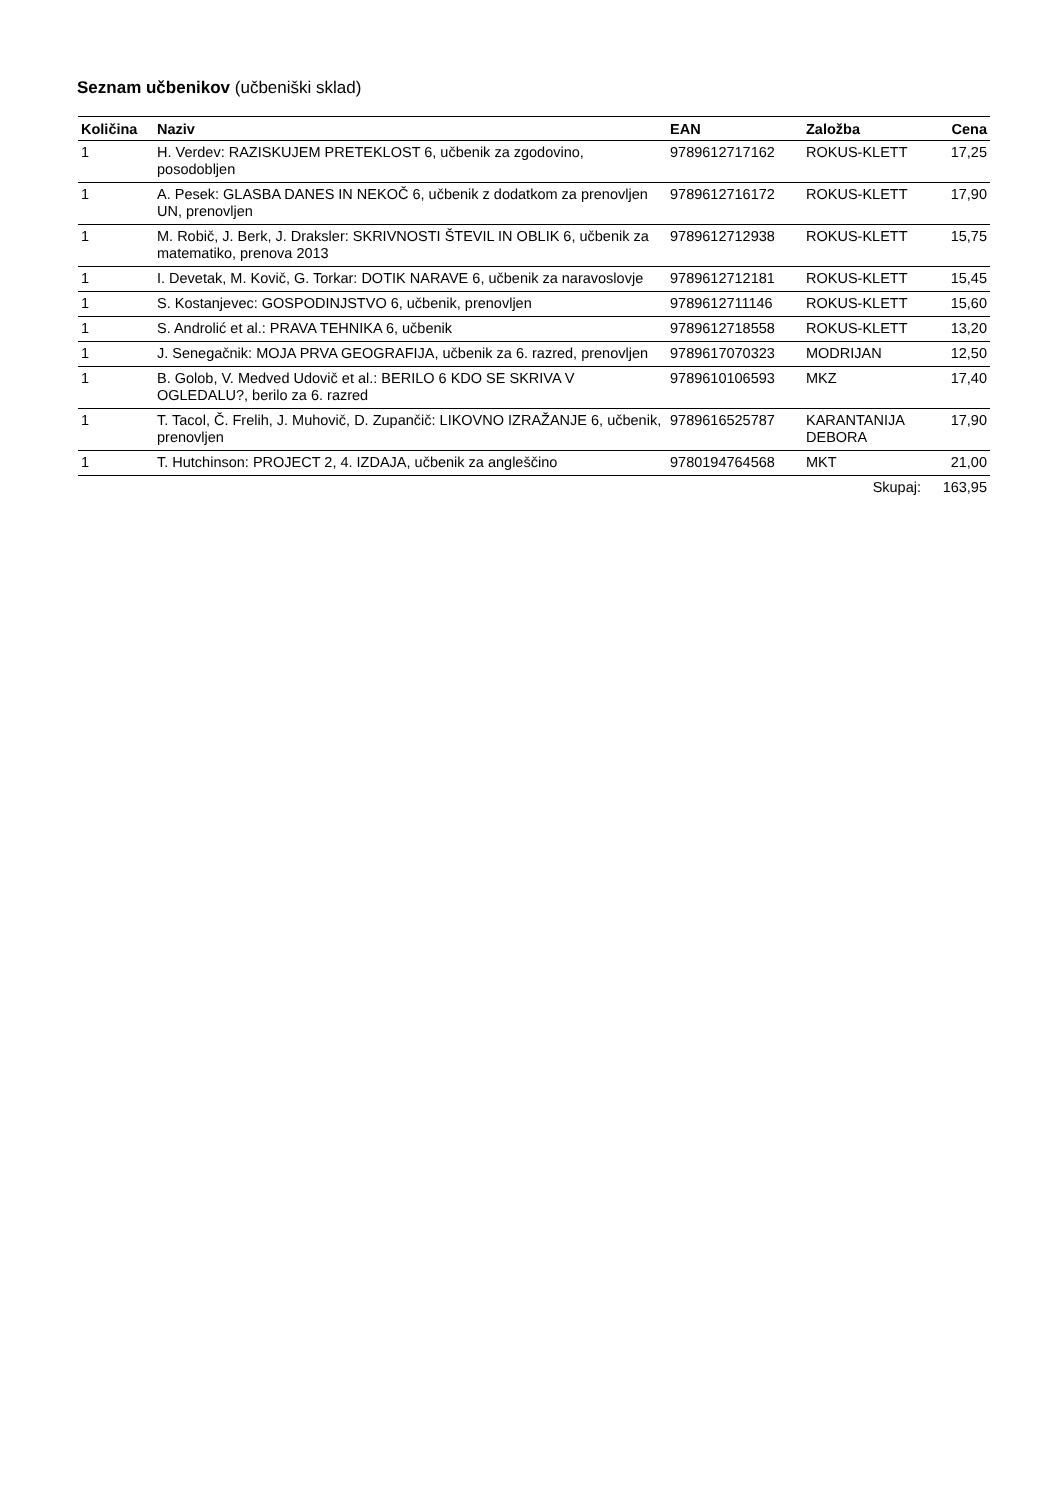Seznam učbenikov (učbeniški sklad)
| Količina | Naziv | EAN | Založba | Cena |
| --- | --- | --- | --- | --- |
| 1 | H. Verdev: RAZISKUJEM PRETEKLOST 6, učbenik za zgodovino, posodobljen | 9789612717162 | ROKUS-KLETT | 17,25 |
| 1 | A. Pesek: GLASBA DANES IN NEKOČ 6, učbenik z dodatkom za prenovljen UN, prenovljen | 9789612716172 | ROKUS-KLETT | 17,90 |
| 1 | M. Robič, J. Berk, J. Draksler: SKRIVNOSTI ŠTEVIL IN OBLIK 6, učbenik za matematiko, prenova 2013 | 9789612712938 | ROKUS-KLETT | 15,75 |
| 1 | I. Devetak, M. Kovič, G. Torkar: DOTIK NARAVE 6, učbenik za naravoslovje | 9789612712181 | ROKUS-KLETT | 15,45 |
| 1 | S. Kostanjevec: GOSPODINJSTVO 6, učbenik, prenovljen | 9789612711146 | ROKUS-KLETT | 15,60 |
| 1 | S. Androlić et al.: PRAVA TEHNIKA 6, učbenik | 9789612718558 | ROKUS-KLETT | 13,20 |
| 1 | J. Senegačnik: MOJA PRVA GEOGRAFIJA, učbenik za 6. razred, prenovljen | 9789617070323 | MODRIJAN | 12,50 |
| 1 | B. Golob, V. Medved Udovič et al.: BERILO 6 KDO SE SKRIVA V OGLEDALU?, berilo za 6. razred | 9789610106593 | MKZ | 17,40 |
| 1 | T. Tacol, Č. Frelih, J. Muhovič, D. Zupančič: LIKOVNO IZRAŽANJE 6, učbenik, prenovljen | 9789616525787 | KARANTANIJA DEBORA | 17,90 |
| 1 | T. Hutchinson: PROJECT 2, 4. IZDAJA, učbenik za angleščino | 9780194764568 | MKT | 21,00 |
| | | | Skupaj: | 163,95 |